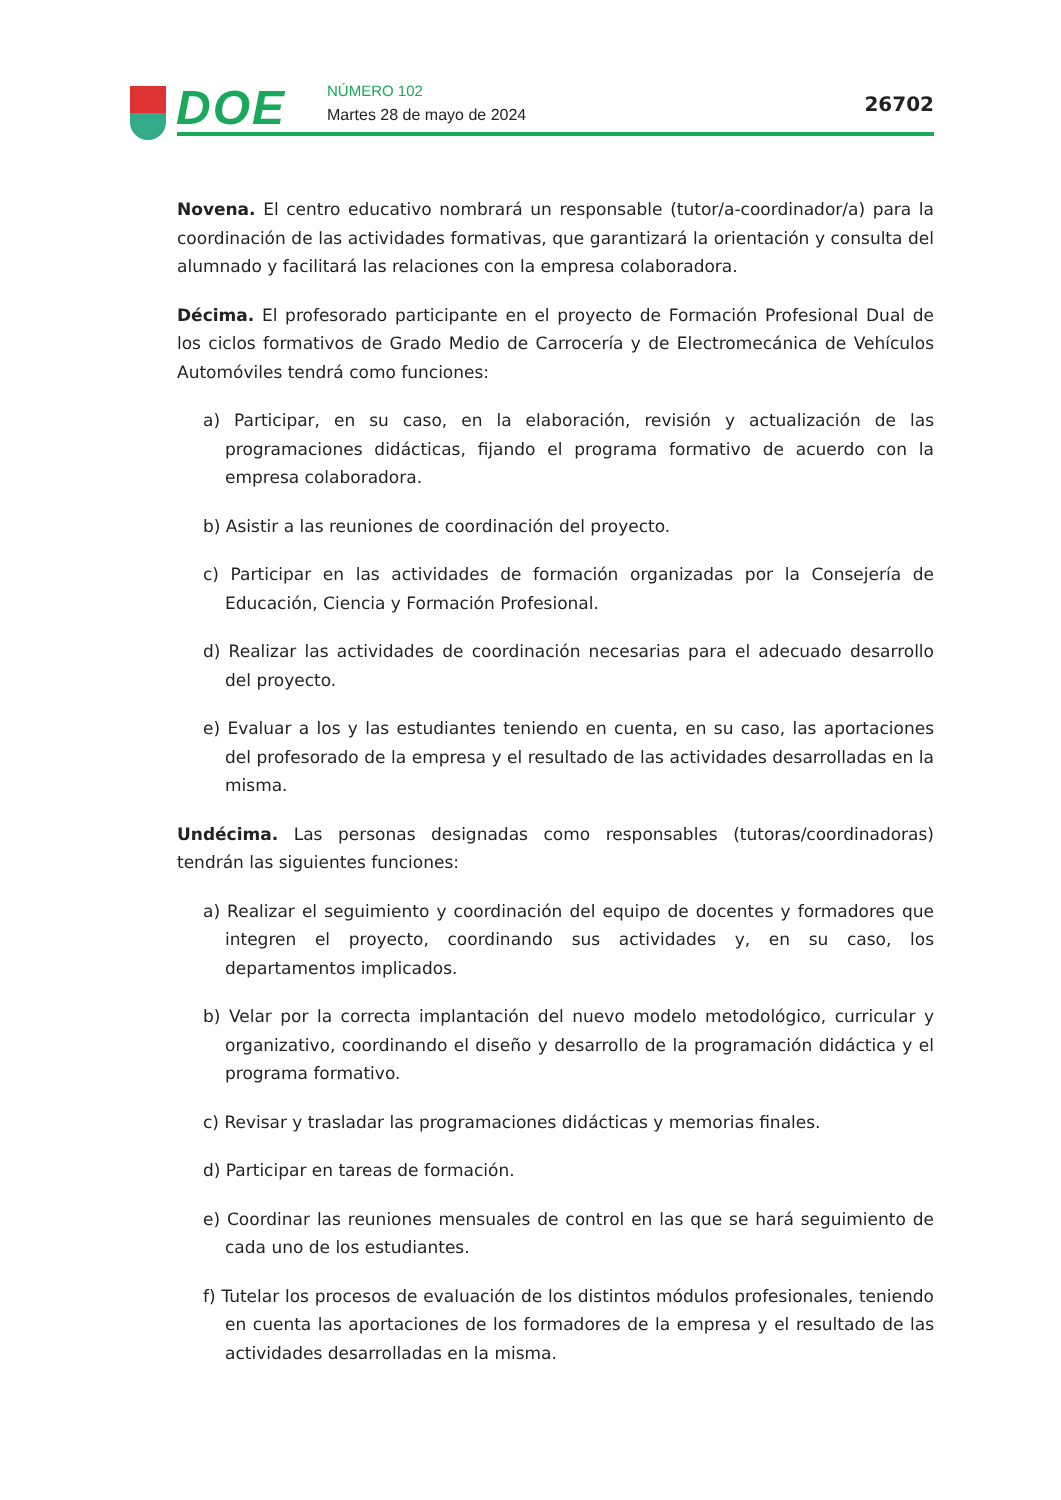DOE NÚMERO 102
Martes 28 de mayo de 2024 26702
Novena. El centro educativo nombrará un responsable (tutor/a-coordinador/a) para la coordinación de las actividades formativas, que garantizará la orientación y consulta del alumnado y facilitará las relaciones con la empresa colaboradora.
Décima. El profesorado participante en el proyecto de Formación Profesional Dual de los ciclos formativos de Grado Medio de Carrocería y de Electromecánica de Vehículos Automóviles tendrá como funciones:
a) Participar, en su caso, en la elaboración, revisión y actualización de las programaciones didácticas, fijando el programa formativo de acuerdo con la empresa colaboradora.
b) Asistir a las reuniones de coordinación del proyecto.
c) Participar en las actividades de formación organizadas por la Consejería de Educación, Ciencia y Formación Profesional.
d) Realizar las actividades de coordinación necesarias para el adecuado desarrollo del proyecto.
e) Evaluar a los y las estudiantes teniendo en cuenta, en su caso, las aportaciones del profesorado de la empresa y el resultado de las actividades desarrolladas en la misma.
Undécima. Las personas designadas como responsables (tutoras/coordinadoras) tendrán las siguientes funciones:
a) Realizar el seguimiento y coordinación del equipo de docentes y formadores que integren el proyecto, coordinando sus actividades y, en su caso, los departamentos implicados.
b) Velar por la correcta implantación del nuevo modelo metodológico, curricular y organizativo, coordinando el diseño y desarrollo de la programación didáctica y el programa formativo.
c) Revisar y trasladar las programaciones didácticas y memorias finales.
d) Participar en tareas de formación.
e) Coordinar las reuniones mensuales de control en las que se hará seguimiento de cada uno de los estudiantes.
f) Tutelar los procesos de evaluación de los distintos módulos profesionales, teniendo en cuenta las aportaciones de los formadores de la empresa y el resultado de las actividades desarrolladas en la misma.